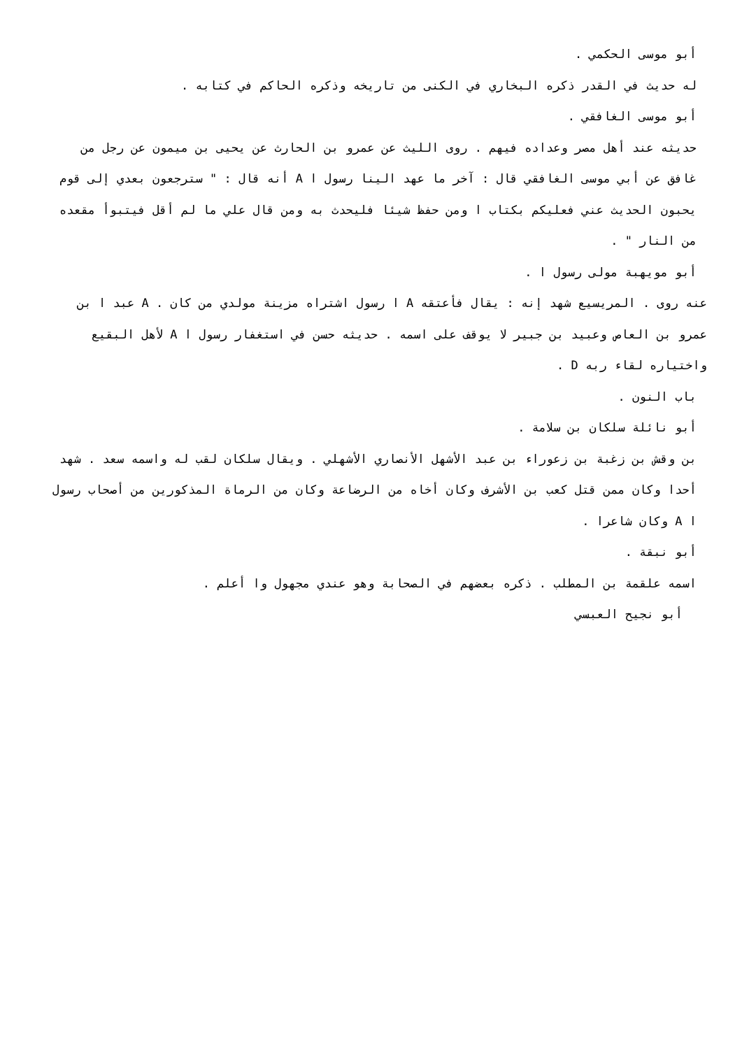أبو موسى الحكمي .
له حديث في القدر ذكره البخاري في الكنى من تاريخه وذكره الحاكم في كتابه .
أبو موسى الغافقي .
حديثه عند أهل مصر وعداده فيهم . روى الليث عن عمرو بن الحارث عن يحيى بن ميمون عن رجل من غافق عن أبي موسى الغافقي قال : آخر ما عهد الينا رسول ا A أنه قال : " سترجعون بعدي إلى قوم يحبون الحديث عني فعليكم بكتاب ا ومن حفظ شيئا فليحدث به ومن قال علي ما لم أقل فيتبوأ مقعده من النار " .
أبو مويهبة مولى رسول ا .
عنه روى . المريسيع شهد إنه : يقال فأعتقه A ا رسول اشتراه مزينة مولدي من كان . A عبد ا بن عمرو بن العاص وعبيد بن جبير لا يوقف على اسمه . حديثه حسن في استغفار رسول ا A لأهل البقيع واختياره لقاء ربه D .
باب النون .
أبو نائلة سلكان بن سلامة .
بن وقش بن زغبة بن زعوراء بن عبد الأشهل الأنصاري الأشهلي . ويقال سلكان لقب له واسمه سعد . شهد أحدا وكان ممن قتل كعب بن الأشرف وكان أخاه من الرضاعة وكان من الرماة المذكورين من أصحاب رسول ا A وكان شاعرا .
أبو نبقة .
اسمه علقمة بن المطلب . ذكره بعضهم في الصحابة وهو عندي مجهول وا أعلم .
أبو نجيح العبسي